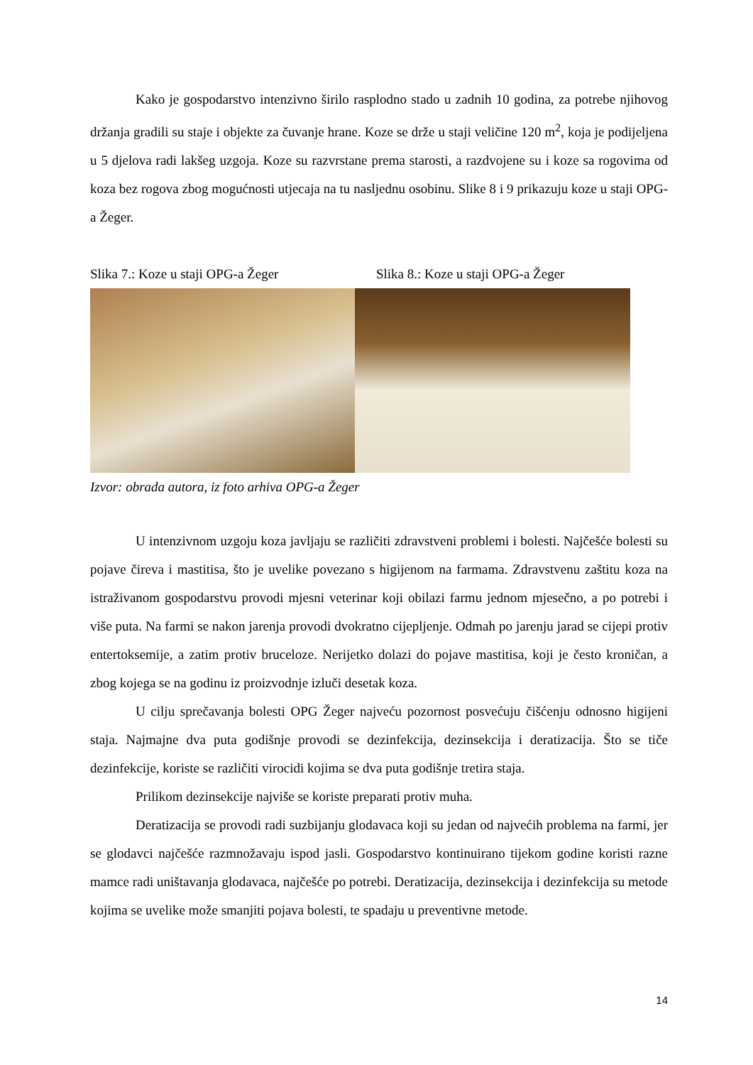Kako je gospodarstvo intenzivno širilo rasplodno stado u zadnih 10 godina, za potrebe njihovog držanja gradili su staje i objekte za čuvanje hrane. Koze se drže u staji veličine 120 m<sup>2</sup>, koja je podijeljena u 5 djelova radi lakšeg uzgoja. Koze su razvrstane prema starosti, a razdvojene su i koze sa rogovima od koza bez rogova zbog mogućnosti utjecaja na tu nasljednu osobinu. Slike 8 i 9 prikazuju koze u staji OPG-a Žeger.
Slika 7.: Koze u staji OPG-a Žeger Slika 8.: Koze u staji OPG-a Žeger
Izvor: obrada autora, iz foto arhiva OPG-a Žeger
U intenzivnom uzgoju koza javljaju se različiti zdravstveni problemi i bolesti. Najčešće bolesti su pojave čireva i mastitisa, što je uvelike povezano s higijenom na farmama. Zdravstvenu zaštitu koza na istraživanom gospodarstvu provodi mjesni veterinar koji obilazi farmu jednom mjesečno, a po potrebi i više puta. Na farmi se nakon jarenja provodi dvokratno cijepljenje. Odmah po jarenju jarad se cijepi protiv entertoksemije, a zatim protiv bruceloze. Nerijetko dolazi do pojave mastitisa, koji je često kroničan, a zbog kojega se na godinu iz proizvodnje izluči desetak koza.
U cilju sprečavanja bolesti OPG Žeger najveću pozornost posvećuju čišćenju odnosno higijeni staja. Najmajne dva puta godišnje provodi se dezinfekcija, dezinsekcija i deratizacija. Što se tiče dezinfekcije, koriste se različiti virocidi kojima se dva puta godišnje tretira staja.
Prilikom dezinsekcije najviše se koriste preparati protiv muha.
Deratizacija se provodi radi suzbijanju glodavaca koji su jedan od najvećih problema na farmi, jer se glodavci najčešće razmnožavaju ispod jasli. Gospodarstvo kontinuirano tijekom godine koristi razne mamce radi uništavanja glodavaca, najčešće po potrebi. Deratizacija, dezinsekcija i dezinfekcija su metode kojima se uvelike može smanjiti pojava bolesti, te spadaju u preventivne metode.
14